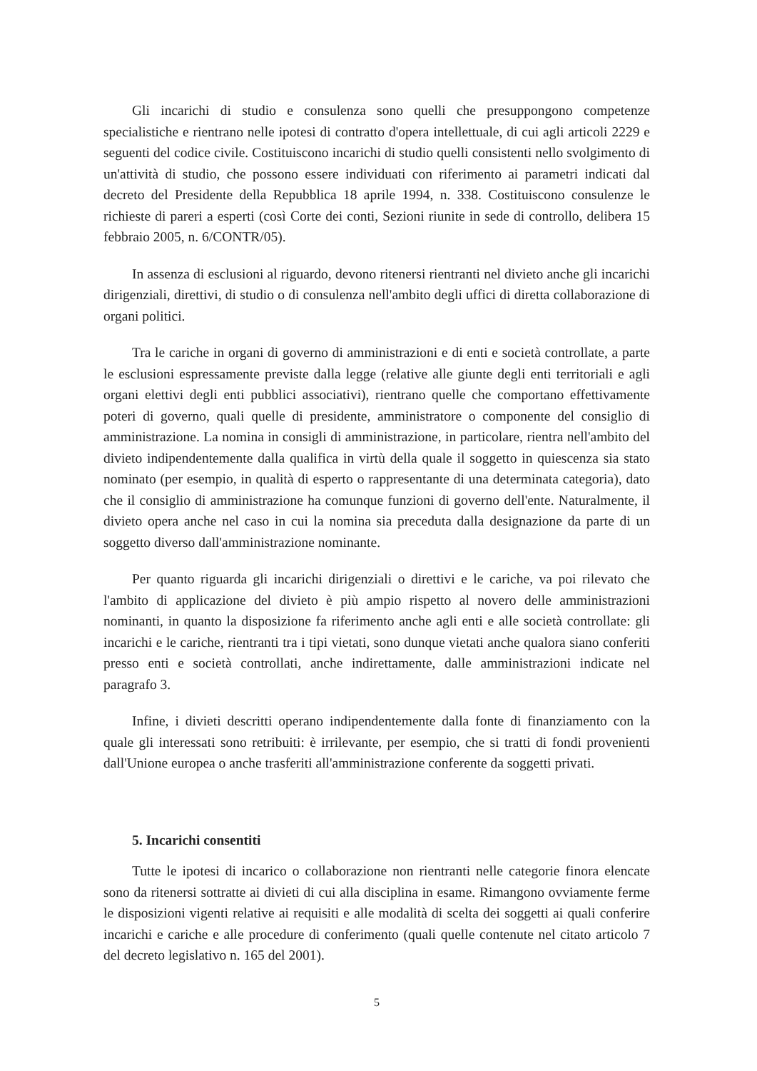Gli incarichi di studio e consulenza sono quelli che presuppongono competenze specialistiche e rientrano nelle ipotesi di contratto d'opera intellettuale, di cui agli articoli 2229 e seguenti del codice civile. Costituiscono incarichi di studio quelli consistenti nello svolgimento di un'attività di studio, che possono essere individuati con riferimento ai parametri indicati dal decreto del Presidente della Repubblica 18 aprile 1994, n. 338. Costituiscono consulenze le richieste di pareri a esperti (così Corte dei conti, Sezioni riunite in sede di controllo, delibera 15 febbraio 2005, n. 6/CONTR/05).
In assenza di esclusioni al riguardo, devono ritenersi rientranti nel divieto anche gli incarichi dirigenziali, direttivi, di studio o di consulenza nell'ambito degli uffici di diretta collaborazione di organi politici.
Tra le cariche in organi di governo di amministrazioni e di enti e società controllate, a parte le esclusioni espressamente previste dalla legge (relative alle giunte degli enti territoriali e agli organi elettivi degli enti pubblici associativi), rientrano quelle che comportano effettivamente poteri di governo, quali quelle di presidente, amministratore o componente del consiglio di amministrazione. La nomina in consigli di amministrazione, in particolare, rientra nell'ambito del divieto indipendentemente dalla qualifica in virtù della quale il soggetto in quiescenza sia stato nominato (per esempio, in qualità di esperto o rappresentante di una determinata categoria), dato che il consiglio di amministrazione ha comunque funzioni di governo dell'ente. Naturalmente, il divieto opera anche nel caso in cui la nomina sia preceduta dalla designazione da parte di un soggetto diverso dall'amministrazione nominante.
Per quanto riguarda gli incarichi dirigenziali o direttivi e le cariche, va poi rilevato che l'ambito di applicazione del divieto è più ampio rispetto al novero delle amministrazioni nominanti, in quanto la disposizione fa riferimento anche agli enti e alle società controllate: gli incarichi e le cariche, rientranti tra i tipi vietati, sono dunque vietati anche qualora siano conferiti presso enti e società controllati, anche indirettamente, dalle amministrazioni indicate nel paragrafo 3.
Infine, i divieti descritti operano indipendentemente dalla fonte di finanziamento con la quale gli interessati sono retribuiti: è irrilevante, per esempio, che si tratti di fondi provenienti dall'Unione europea o anche trasferiti all'amministrazione conferente da soggetti privati.
5. Incarichi consentiti
Tutte le ipotesi di incarico o collaborazione non rientranti nelle categorie finora elencate sono da ritenersi sottratte ai divieti di cui alla disciplina in esame. Rimangono ovviamente ferme le disposizioni vigenti relative ai requisiti e alle modalità di scelta dei soggetti ai quali conferire incarichi e cariche e alle procedure di conferimento (quali quelle contenute nel citato articolo 7 del decreto legislativo n. 165 del 2001).
5